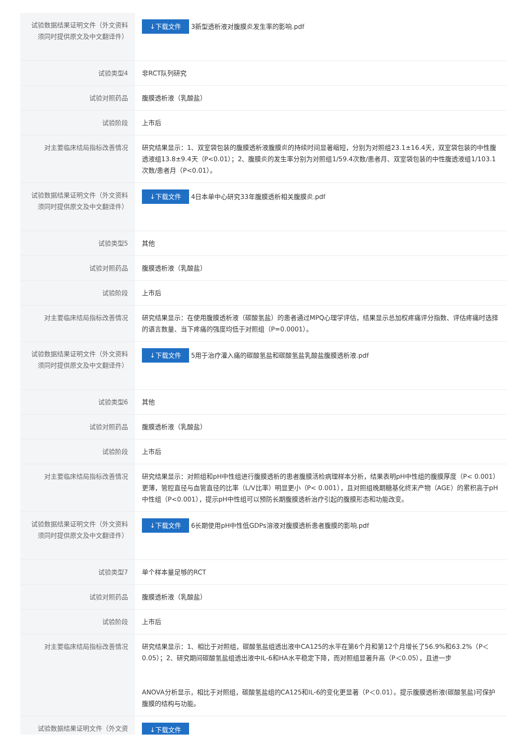| 试验数据结果证明文件（外文资料须同时提供原文及中文翻译件） | ↓下载文件 3新型透析液对腹膜炎发生率的影响.pdf |
| 试验类型4 | 非RCT队列研究 |
| 试验对照药品 | 腹膜透析液（乳酸盐） |
| 试验阶段 | 上市后 |
| 对主要临床结局指标改善情况 | 研究结果显示：1、双室袋包装的腹膜透析液腹膜炎的持续时间显著缩短，分别为对照组23.1±16.4天，双室袋包装的中性腹透液组13.8±9.4天（P<0.01）；2、腹膜炎的发生率分别为对照组1/59.4次数/患者月、双室袋包装的中性腹透液组1/103.1次数/患者月（P<0.01）。 |
| 试验数据结果证明文件（外文资料须同时提供原文及中文翻译件） | ↓下载文件 4日本单中心研究33年腹膜透析相关腹膜炎.pdf |
| 试验类型5 | 其他 |
| 试验对照药品 | 腹膜透析液（乳酸盐） |
| 试验阶段 | 上市后 |
| 对主要临床结局指标改善情况 | 研究结果显示：在使用腹膜透析液（碳酸氢盐）的患者通过MPQ心理学评估，结果显示总加权疼痛评分指数、评估疼痛时选择的语言数量、当下疼痛的强度均低于对照组（P=0.0001）。 |
| 试验数据结果证明文件（外文资料须同时提供原文及中文翻译件） | ↓下载文件 5用于治疗灌入痛的碳酸氢盐和碳酸氢盐乳酸盐腹膜透析液.pdf |
| 试验类型6 | 其他 |
| 试验对照药品 | 腹膜透析液（乳酸盐） |
| 试验阶段 | 上市后 |
| 对主要临床结局指标改善情况 | 研究结果显示：对照组和pH中性组进行腹膜透析的患者腹膜活检病理样本分析，结果表明pH中性组的腹膜厚度（P< 0.001）更薄，管腔直径与血管直径的比率（L/V比率）明显更小（P< 0.001），且对照组晚期糖基化终末产物（AGE）的累积高于pH中性组（P<0.001），提示pH中性组可以预防长期腹膜透析治疗引起的腹膜形态和功能改变。 |
| 试验数据结果证明文件（外文资料须同时提供原文及中文翻译件） | ↓下载文件 6长期使用pH中性低GDPs溶液对腹膜透析患者腹膜的影响.pdf |
| 试验类型7 | 单个样本量足够的RCT |
| 试验对照药品 | 腹膜透析液（乳酸盐） |
| 试验阶段 | 上市后 |
| 对主要临床结局指标改善情况 | 研究结果显示：1、相比于对照组，碳酸氢盐组透出液中CA125的水平在第6个月和第12个月增长了56.9%和63.2%（P＜0.05）；2、研究期间碳酸氢盐组透出液中IL-6和HA水平稳定下降，而对照组显著升高（P＜0.05），且进一步 ANOVA分析显示，相比于对照组，碳酸氢盐组的CA125和IL-6的变化更显著（P＜0.01）。提示腹膜透析液(碳酸氢盐)可保护腹膜的结构与功能。 |
| 试验数据结果证明文件（外文资 | ↓下载文件 |